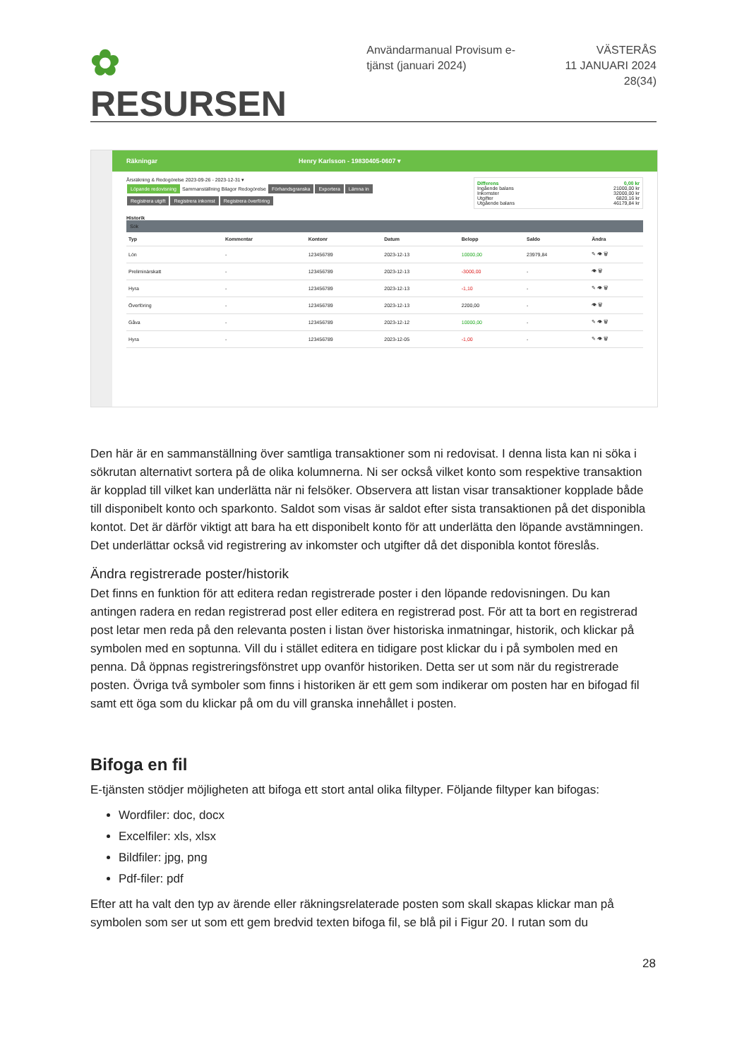✿ RESURSEN
Användarmanual Provisum e-tjänst (januari 2024)
VÄSTERÅS
11 JANUARI 2024
28(34)
Räkningar Henry Karlsson - 19830405-0607 ▾
Differens 0,00 kr
Ingående balans 21000,00 kr
Inkomster 32000,00 kr
Utgifter 6820,16 kr
Utgående balans 46179,84 kr
Årsräkning & Redogörelse 2023-09-26 - 2023-12-31 ▾
Löpande redovisning Sammanställning Bilagor Redogörelse Förhandsgranska Exportera Lämna in
Registrera utgift Registrera inkomst Registrera överföring
Historik
Sök
| Typ | Kommentar | Kontonr | Datum | Belopp | Saldo | Ändra |
| --- | --- | --- | --- | --- | --- | --- |
| Lön | - | 123456789 | 2023-12-13 | 10000,00 | 23979,84 | ✎ 👁 🗑 |
| Preliminärskatt | - | 123456789 | 2023-12-13 | -3000,00 | - | 👁 🗑 |
| Hyra | - | 123456789 | 2023-12-13 | -1,10 | - | ✎ 👁 🗑 |
| Överföring | - | 123456789 | 2023-12-13 | 2200,00 | - | 👁 🗑 |
| Gåva | - | 123456789 | 2023-12-12 | 10000,00 | - | ✎ 👁 🗑 |
| Hyra | - | 123456789 | 2023-12-05 | -1,00 | - | ✎ 👁 🗑 |
Den här är en sammanställning över samtliga transaktioner som ni redovisat. I denna lista kan ni söka i sökrutan alternativt sortera på de olika kolumnerna. Ni ser också vilket konto som respektive transaktion är kopplad till vilket kan underlätta när ni felsöker. Observera att listan visar transaktioner kopplade både till disponibelt konto och sparkonto. Saldot som visas är saldot efter sista transaktionen på det disponibla kontot. Det är därför viktigt att bara ha ett disponibelt konto för att underlätta den löpande avstämningen. Det underlättar också vid registrering av inkomster och utgifter då det disponibla kontot föreslås.
Ändra registrerade poster/historik
Det finns en funktion för att editera redan registrerade poster i den löpande redovisningen. Du kan antingen radera en redan registrerad post eller editera en registrerad post. För att ta bort en registrerad post letar men reda på den relevanta posten i listan över historiska inmatningar, historik, och klickar på symbolen med en soptunna. Vill du i stället editera en tidigare post klickar du i på symbolen med en penna. Då öppnas registreringsfönstret upp ovanför historiken. Detta ser ut som när du registrerade posten. Övriga två symboler som finns i historiken är ett gem som indikerar om posten har en bifogad fil samt ett öga som du klickar på om du vill granska innehållet i posten.
Bifoga en fil
E-tjänsten stödjer möjligheten att bifoga ett stort antal olika filtyper. Följande filtyper kan bifogas:
Wordfiler: doc, docx
Excelfiler: xls, xlsx
Bildfiler: jpg, png
Pdf-filer: pdf
Efter att ha valt den typ av ärende eller räkningsrelaterade posten som skall skapas klickar man på symbolen som ser ut som ett gem bredvid texten bifoga fil, se blå pil i Figur 20. I rutan som du
28